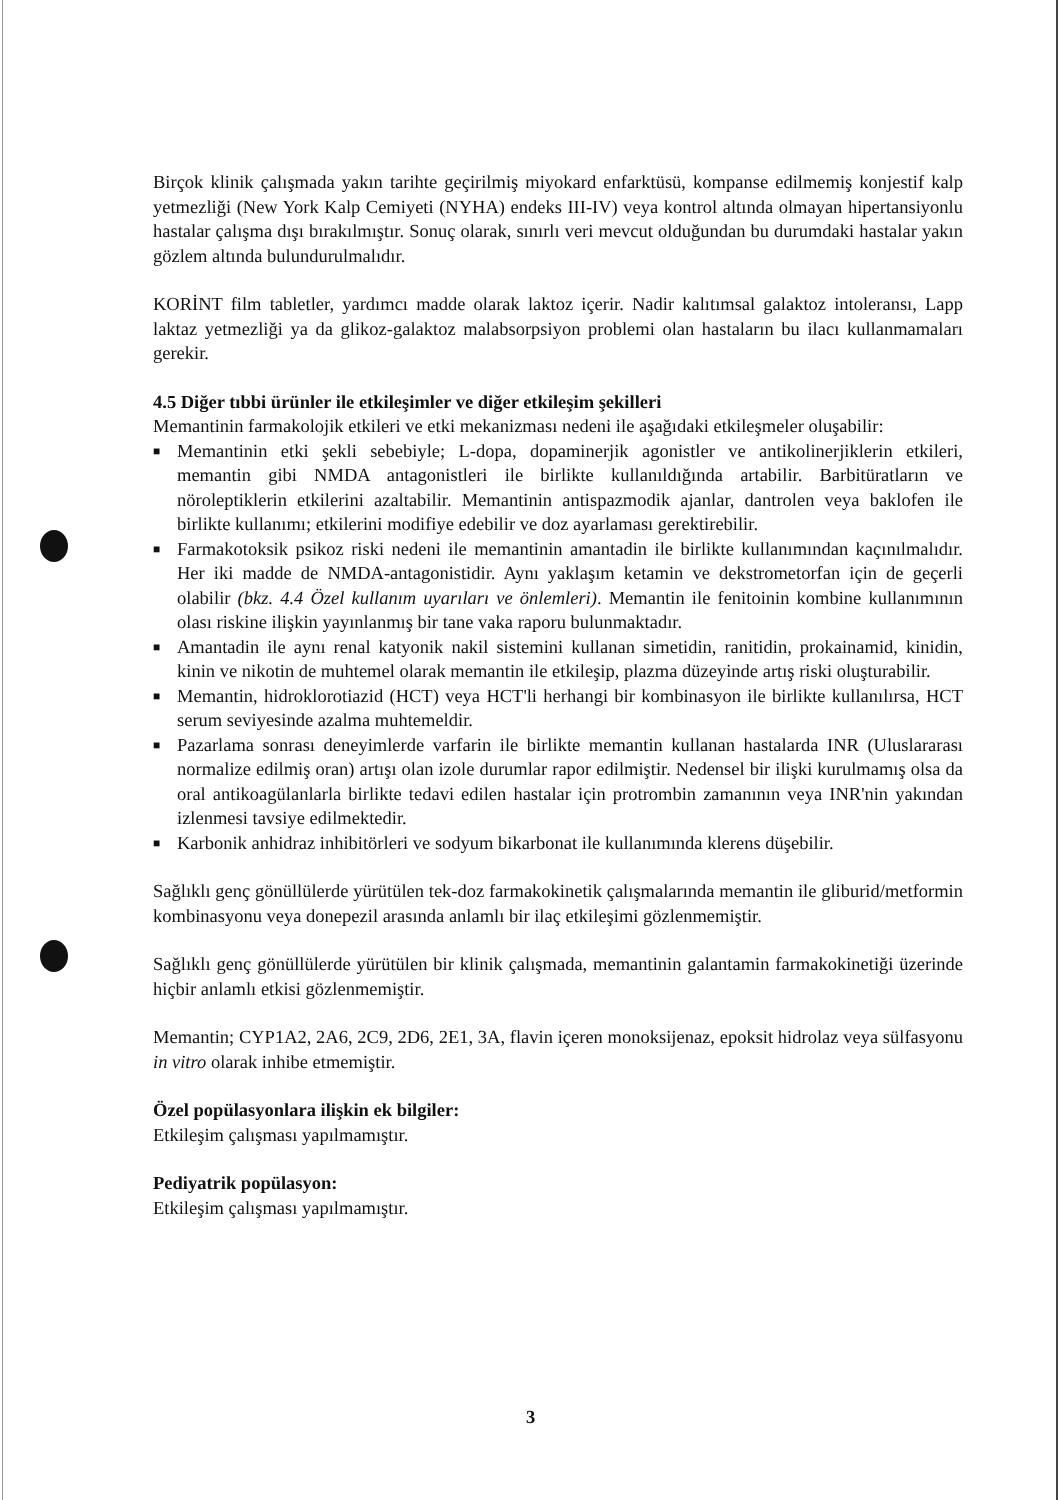Birçok klinik çalışmada yakın tarihte geçirilmiş miyokard enfarktüsü, kompanse edilmemiş konjestif kalp yetmezliği (New York Kalp Cemiyeti (NYHA) endeks III-IV) veya kontrol altında olmayan hipertansiyonlu hastalar çalışma dışı bırakılmıştır. Sonuç olarak, sınırlı veri mevcut olduğundan bu durumdaki hastalar yakın gözlem altında bulundurulmalıdır.
KORİNT film tabletler, yardımcı madde olarak laktoz içerir. Nadir kalıtımsal galaktoz intoleransı, Lapp laktaz yetmezliği ya da glikoz-galaktoz malabsorpsiyon problemi olan hastaların bu ilacı kullanmamaları gerekir.
4.5 Diğer tıbbi ürünler ile etkileşimler ve diğer etkileşim şekilleri
Memantinin farmakolojik etkileri ve etki mekanizması nedeni ile aşağıdaki etkileşmeler oluşabilir:
■ Memantinin etki şekli sebebiyle; L-dopa, dopaminerjik agonistler ve antikolinerjiklerin etkileri, memantin gibi NMDA antagonistleri ile birlikte kullanıldığında artabilir. Barbitüratların ve nöroleptiklerin etkilerini azaltabilir. Memantinin antispazmodik ajanlar, dantrolen veya baklofen ile birlikte kullanımı; etkilerini modifiye edebilir ve doz ayarlaması gerektirebilir.
■ Farmakotoksik psikoz riski nedeni ile memantinin amantadin ile birlikte kullanımından kaçınılmalıdır. Her iki madde de NMDA-antagonistidir. Aynı yaklaşım ketamin ve dekstrometorfan için de geçerli olabilir (bkz. 4.4 Özel kullanım uyarıları ve önlemleri). Memantin ile fenitoinin kombine kullanımının olası riskine ilişkin yayınlanmış bir tane vaka raporu bulunmaktadır.
■ Amantadin ile aynı renal katyonik nakil sistemini kullanan simetidin, ranitidin, prokainamid, kinidin, kinin ve nikotin de muhtemel olarak memantin ile etkileşip, plazma düzeyinde artış riski oluşturabilir.
■ Memantin, hidroklorotiazid (HCT) veya HCT'li herhangi bir kombinasyon ile birlikte kullanılırsa, HCT serum seviyesinde azalma muhtemeldir.
■ Pazarlama sonrası deneyimlerde varfarin ile birlikte memantin kullanan hastalarda INR (Uluslararası normalize edilmiş oran) artışı olan izole durumlar rapor edilmiştir. Nedensel bir ilişki kurulmamış olsa da oral antikoagülanlarla birlikte tedavi edilen hastalar için protrombin zamanının veya INR'nin yakından izlenmesi tavsiye edilmektedir.
■ Karbonik anhidraz inhibitörleri ve sodyum bikarbonat ile kullanımında klerens düşebilir.
Sağlıklı genç gönüllülerde yürütülen tek-doz farmakokinetik çalışmalarında memantin ile gliburid/metformin kombinasyonu veya donepezil arasında anlamlı bir ilaç etkileşimi gözlenmemiştir.
Sağlıklı genç gönüllülerde yürütülen bir klinik çalışmada, memantinin galantamin farmakokinetiği üzerinde hiçbir anlamlı etkisi gözlenmemiştir.
Memantin; CYP1A2, 2A6, 2C9, 2D6, 2E1, 3A, flavin içeren monoksijenaz, epoksit hidrolaz veya sülfasyonu in vitro olarak inhibe etmemiştir.
Özel popülasyonlara ilişkin ek bilgiler:
Etkileşim çalışması yapılmamıştır.
Pediyatrik popülasyon:
Etkileşim çalışması yapılmamıştır.
3